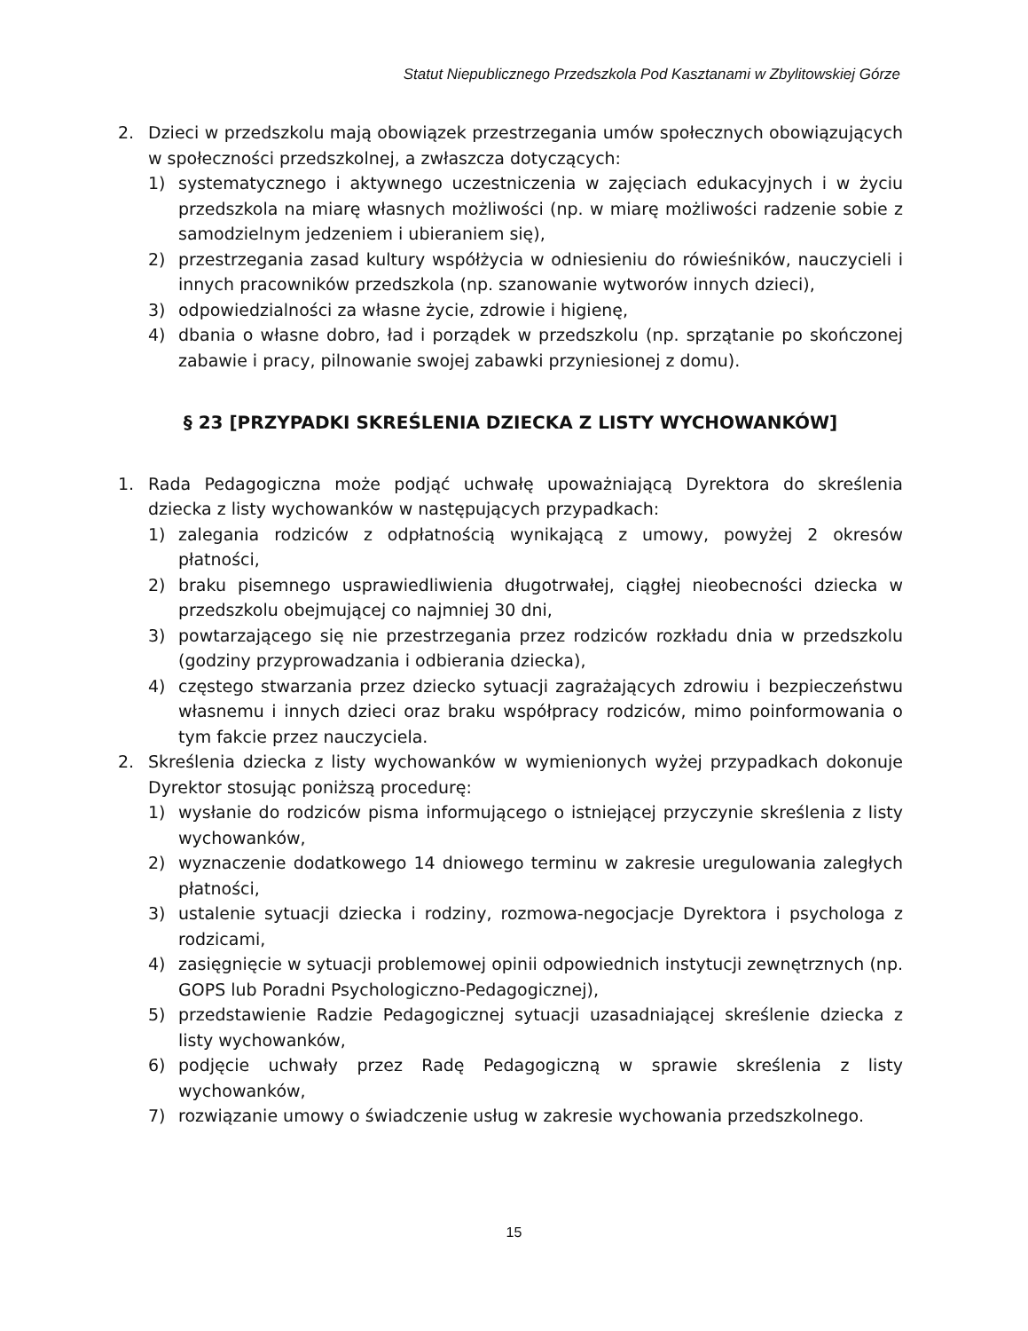Statut Niepublicznego Przedszkola Pod Kasztanami w Zbylitowskiej Górze
2. Dzieci w przedszkolu mają obowiązek przestrzegania umów społecznych obowiązujących w społeczności przedszkolnej, a zwłaszcza dotyczących:
1) systematycznego i aktywnego uczestniczenia w zajęciach edukacyjnych i w życiu przedszkola na miarę własnych możliwości (np. w miarę możliwości radzenie sobie z samodzielnym jedzeniem i ubieraniem się),
2) przestrzegania zasad kultury współżycia w odniesieniu do rówieśników, nauczycieli i innych pracowników przedszkola (np. szanowanie wytworów innych dzieci),
3) odpowiedzialności za własne życie, zdrowie i higienę,
4) dbania o własne dobro, ład i porządek w przedszkolu (np. sprzątanie po skończonej zabawie i pracy, pilnowanie swojej zabawki przyniesionej z domu).
§ 23 [PRZYPADKI SKREŚLENIA DZIECKA Z LISTY WYCHOWANKÓW]
1. Rada Pedagogiczna może podjąć uchwałę upoważniającą Dyrektora do skreślenia dziecka z listy wychowanków w następujących przypadkach:
1) zalegania rodziców z odpłatnością wynikającą z umowy, powyżej 2 okresów płatności,
2) braku pisemnego usprawiedliwienia długotrwałej, ciągłej nieobecności dziecka w przedszkolu obejmującej co najmniej 30 dni,
3) powtarzającego się nie przestrzegania przez rodziców rozkładu dnia w przedszkolu (godziny przyprowadzania i odbierania dziecka),
4) częstego stwarzania przez dziecko sytuacji zagrażających zdrowiu i bezpieczeństwu własnemu i innych dzieci oraz braku współpracy rodziców, mimo poinformowania o tym fakcie przez nauczyciela.
2. Skreślenia dziecka z listy wychowanków w wymienionych wyżej przypadkach dokonuje Dyrektor stosując poniższą procedurę:
1) wysłanie do rodziców pisma informującego o istniejącej przyczynie skreślenia z listy wychowanków,
2) wyznaczenie dodatkowego 14 dniowego terminu w zakresie uregulowania zaległych płatności,
3) ustalenie sytuacji dziecka i rodziny, rozmowa-negocjacje Dyrektora i psychologa z rodzicami,
4) zasięgnięcie w sytuacji problemowej opinii odpowiednich instytucji zewnętrznych (np. GOPS lub Poradni Psychologiczno-Pedagogicznej),
5) przedstawienie Radzie Pedagogicznej sytuacji uzasadniającej skreślenie dziecka z listy wychowanków,
6) podjęcie uchwały przez Radę Pedagogiczną w sprawie skreślenia z listy wychowanków,
7) rozwiązanie umowy o świadczenie usług w zakresie wychowania przedszkolnego.
15